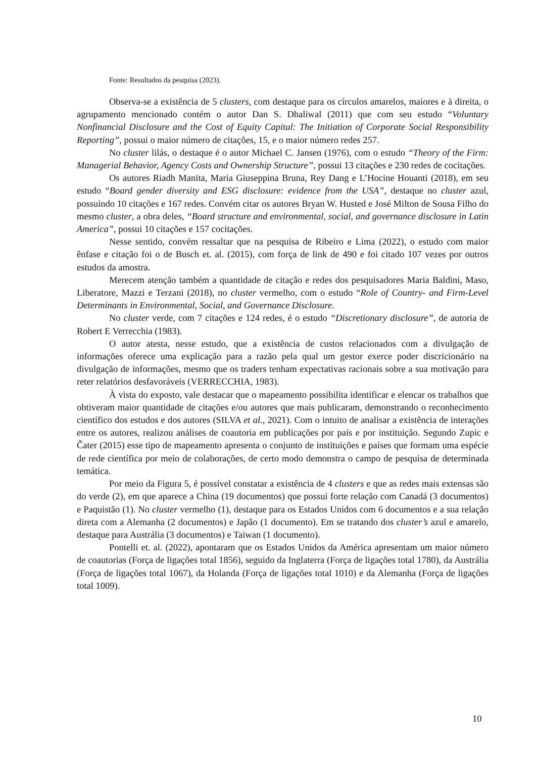Fonte: Resultados da pesquisa (2023).
Observa-se a existência de 5 clusters, com destaque para os círculos amarelos, maiores e à direita, o agrupamento mencionado contém o autor Dan S. Dhaliwal (2011) que com seu estudo “Voluntary Nonfinancial Disclosure and the Cost of Equity Capital: The Initiation of Corporate Social Responsibility Reporting”, possui o maior número de citações, 15, e o maior número redes 257.
No cluster lilás, o destaque é o autor Michael C. Jansen (1976), com o estudo “Theory of the Firm: Managerial Behavior, Agency Costs and Ownership Structure”, possui 13 citações e 230 redes de cocitações.
Os autores Riadh Manita, Maria Giuseppina Bruna, Rey Dang e L’Hocine Houanti (2018), em seu estudo “Board gender diversity and ESG disclosure: evidence from the USA”, destaque no cluster azul, possuindo 10 citações e 167 redes. Convém citar os autores Bryan W. Husted e José Milton de Sousa Filho do mesmo cluster, a obra deles, “Board structure and environmental, social, and governance disclosure in Latin America”, possui 10 citações e 157 cocitações.
Nesse sentido, convém ressaltar que na pesquisa de Ribeiro e Lima (2022), o estudo com maior ênfase e citação foi o de Busch et. al. (2015), com força de link de 490 e foi citado 107 vezes por outros estudos da amostra.
Merecem atenção também a quantidade de citação e redes dos pesquisadores Maria Baldini, Maso, Liberatore, Mazzi e Terzani (2018), no cluster vermelho, com o estudo “Role of Country- and Firm-Level Determinants in Environmental, Social, and Governance Disclosure.
No cluster verde, com 7 citações e 124 redes, é o estudo “Discretionary disclosure”, de autoria de Robert E Verrecchia (1983).
O autor atesta, nesse estudo, que a existência de custos relacionados com a divulgação de informações oferece uma explicação para a razão pela qual um gestor exerce poder discricionário na divulgação de informações, mesmo que os traders tenham expectativas racionais sobre a sua motivação para reter relatórios desfavoráveis (VERRECCHIA, 1983).
À vista do exposto, vale destacar que o mapeamento possibilita identificar e elencar os trabalhos que obtiveram maior quantidade de citações e/ou autores que mais publicaram, demonstrando o reconhecimento científico dos estudos e dos autores (SILVA et al., 2021). Com o intuito de analisar a existência de interações entre os autores, realizou análises de coautoria em publicações por país e por instituição. Segundo Zupic e Čater (2015) esse tipo de mapeamento apresenta o conjunto de instituições e países que formam uma espécie de rede científica por meio de colaborações, de certo modo demonstra o campo de pesquisa de determinada temática.
Por meio da Figura 5, é possível constatar a existência de 4 clusters e que as redes mais extensas são do verde (2), em que aparece a China (19 documentos) que possui forte relação com Canadá (3 documentos) e Paquistão (1). No cluster vermelho (1), destaque para os Estados Unidos com 6 documentos e a sua relação direta com a Alemanha (2 documentos) e Japão (1 documento). Em se tratando dos cluster’s azul e amarelo, destaque para Austrália (3 documentos) e Taiwan (1 documento).
Pontelli et. al. (2022), apontaram que os Estados Unidos da América apresentam um maior número de coautorias (Força de ligações total 1856), seguido da Inglaterra (Força de ligações total 1780), da Austrália (Força de ligações total 1067), da Holanda (Força de ligações total 1010) e da Alemanha (Força de ligações total 1009).
10